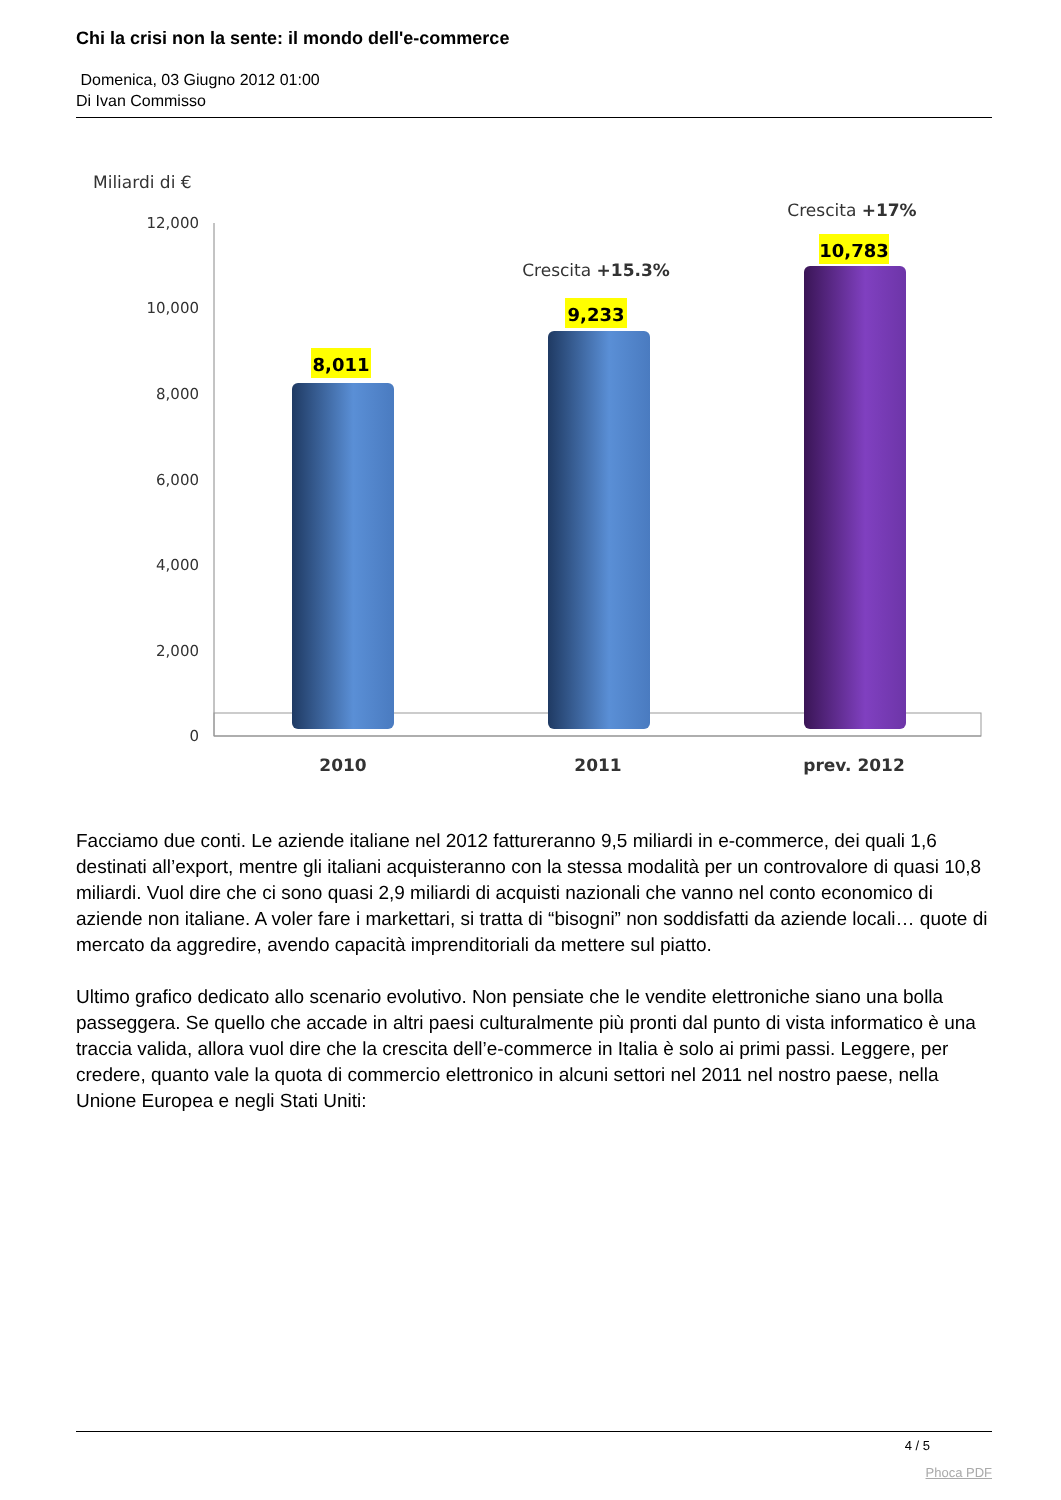Chi la crisi non la sente: il mondo dell'e-commerce
Domenica, 03 Giugno 2012 01:00
Di Ivan Commisso
Miliardi di €
12,000
10,000
8,000
6,000
4,000
2,000
0
8,011
9,233
10,783
Crescita +15.3%
Crescita +17%
2010
2011
prev. 2012
Facciamo due conti. Le aziende italiane nel 2012 fattureranno 9,5 miliardi in e-commerce, dei quali 1,6 destinati all’export, mentre gli italiani acquisteranno con la stessa modalità per un controvalore di quasi 10,8 miliardi. Vuol dire che ci sono quasi 2,9 miliardi di acquisti nazionali che vanno nel conto economico di aziende non italiane. A voler fare i markettari, si tratta di “bisogni” non soddisfatti da aziende locali… quote di mercato da aggredire, avendo capacità imprenditoriali da mettere sul piatto.
Ultimo grafico dedicato allo scenario evolutivo. Non pensiate che le vendite elettroniche siano una bolla passeggera. Se quello che accade in altri paesi culturalmente più pronti dal punto di vista informatico è una traccia valida, allora vuol dire che la crescita dell’e-commerce in Italia è solo ai primi passi. Leggere, per credere, quanto vale la quota di commercio elettronico in alcuni settori nel 2011 nel nostro paese, nella Unione Europea e negli Stati Uniti:
4 / 5
Phoca PDF